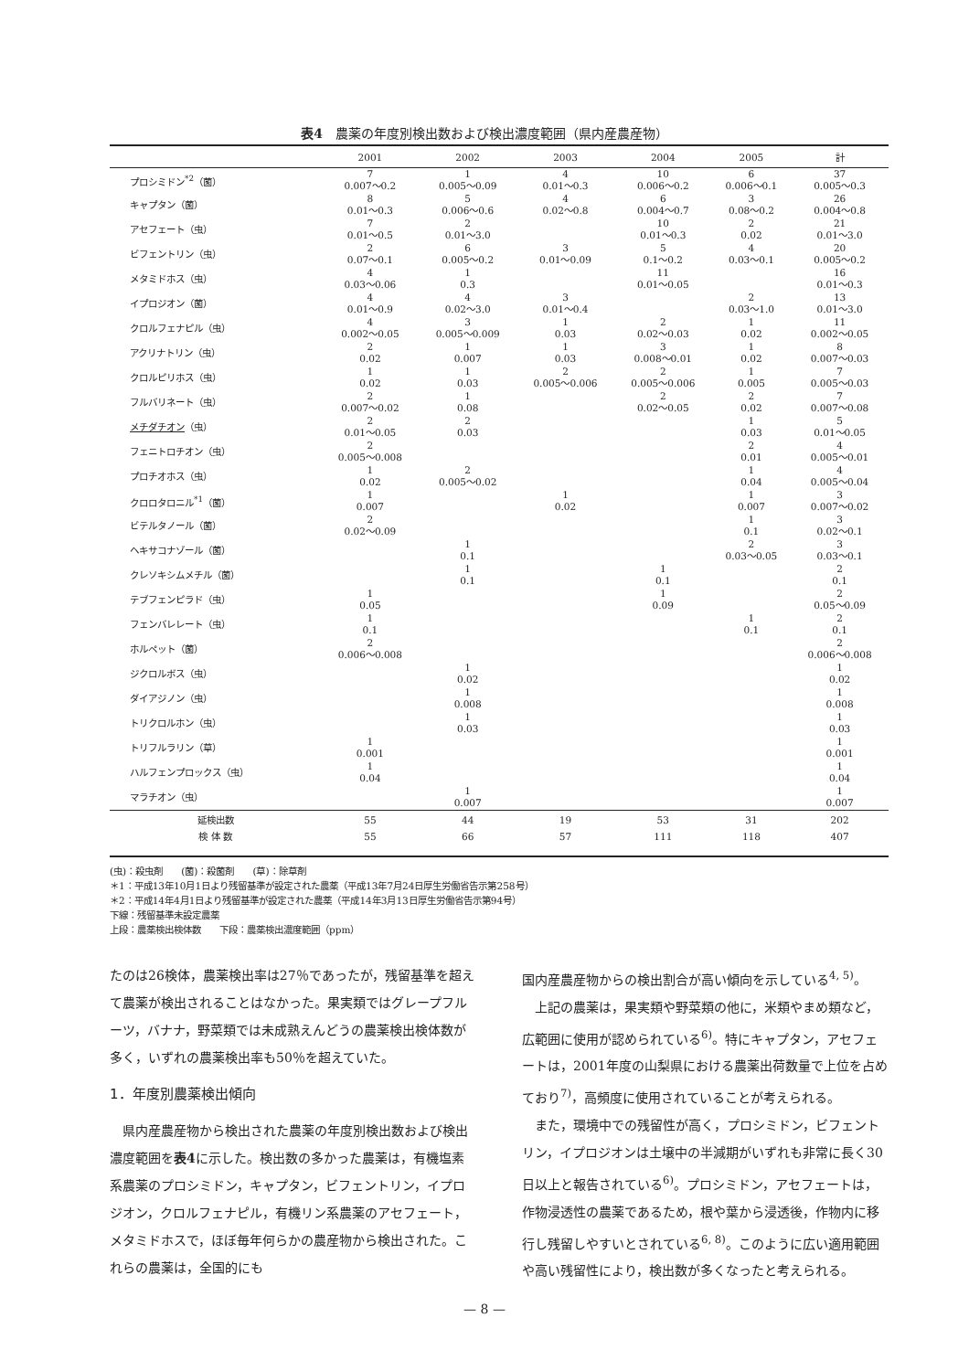表4　農薬の年度別検出数および検出濃度範囲（県内産農産物）
| | 2001 | 2002 | 2003 | 2004 | 2005 | 計 |
| --- | --- | --- | --- | --- | --- | --- |
| プロシミドン<sup>*2</sup>（菌） | 7 0.007～0.2 | 1 0.005～0.09 | 4 0.01～0.3 | 10 0.006～0.2 | 6 0.006～0.1 | 37 0.005～0.3 |
| キャプタン（菌） | 8 0.01～0.3 | 5 0.006～0.6 | 4 0.02～0.8 | 6 0.004～0.7 | 3 0.08～0.2 | 26 0.004～0.8 |
| アセフェート（虫） | 7 0.01～0.5 | 2 0.01～3.0 | | 10 0.01～0.3 | 2 0.02 | 21 0.01～3.0 |
| ビフェントリン（虫） | 2 0.07～0.1 | 6 0.005～0.2 | 3 0.01～0.09 | 5 0.1～0.2 | 4 0.03～0.1 | 20 0.005～0.2 |
| メタミドホス（虫） | 4 0.03～0.06 | 1 0.3 | | 11 0.01～0.05 | | 16 0.01～0.3 |
| イプロジオン（菌） | 4 0.01～0.9 | 4 0.02～3.0 | 3 0.01～0.4 | | 2 0.03～1.0 | 13 0.01～3.0 |
| クロルフェナピル（虫） | 4 0.002～0.05 | 3 0.005～0.009 | 1 0.03 | 2 0.02～0.03 | 1 0.02 | 11 0.002～0.05 |
| アクリナトリン（虫） | 2 0.02 | 1 0.007 | 1 0.03 | 3 0.008～0.01 | 1 0.02 | 8 0.007～0.03 |
| クロルピリホス（虫） | 1 0.02 | 1 0.03 | 2 0.005～0.006 | 2 0.005～0.006 | 1 0.005 | 7 0.005～0.03 |
| フルバリネート（虫） | 2 0.007～0.02 | 1 0.08 | | 2 0.02～0.05 | 2 0.02 | 7 0.007～0.08 |
| メチダチオン （虫） | 2 0.01～0.05 | 2 0.03 | | | 1 0.03 | 5 0.01～0.05 |
| フェニトロチオン（虫） | 2 0.005～0.008 | | | | 2 0.01 | 4 0.005～0.01 |
| プロチオホス（虫） | 1 0.02 | 2 0.005～0.02 | | | 1 0.04 | 4 0.005～0.04 |
| クロロタロニル<sup>*1</sup>（菌） | 1 0.007 | | 1 0.02 | | 1 0.007 | 3 0.007～0.02 |
| ビテルタノール（菌） | 2 0.02～0.09 | | | | 1 0.1 | 3 0.02～0.1 |
| ヘキサコナゾール（菌） | | 1 0.1 | | | 2 0.03～0.05 | 3 0.03～0.1 |
| クレソキシムメチル（菌） | | 1 0.1 | | 1 0.1 | | 2 0.1 |
| テブフェンピラド（虫） | 1 0.05 | | | 1 0.09 | | 2 0.05～0.09 |
| フェンバレレート（虫） | 1 0.1 | | | | 1 0.1 | 2 0.1 |
| ホルペット（菌） | 2 0.006～0.008 | | | | | 2 0.006～0.008 |
| ジクロルボス（虫） | | 1 0.02 | | | | 1 0.02 |
| ダイアジノン（虫） | | 1 0.008 | | | | 1 0.008 |
| トリクロルホン（虫） | | 1 0.03 | | | | 1 0.03 |
| トリフルラリン（草） | 1 0.001 | | | | | 1 0.001 |
| ハルフェンプロックス（虫） | 1 0.04 | | | | | 1 0.04 |
| マラチオン（虫） | | 1 0.007 | | | | 1 0.007 |
| 延検出数 | 55 | 44 | 19 | 53 | 31 | 202 |
| 検 体 数 | 55 | 66 | 57 | 111 | 118 | 407 |
(虫)：殺虫剤　　(菌)：殺菌剤　　(草)：除草剤
＊1：平成13年10月1日より残留基準が設定された農薬（平成13年7月24日厚生労働省告示第258号）
＊2：平成14年4月1日より残留基準が設定された農薬（平成14年3月13日厚生労働省告示第94号）
下線：残留基準未設定農薬
上段：農薬検出検体数　　下段：農薬検出濃度範囲（ppm）
たのは26検体，農薬検出率は27％であったが，残留基準を超えて農薬が検出されることはなかった。果実類ではグレープフルーツ，バナナ，野菜類では未成熟えんどうの農薬検出検体数が多く，いずれの農薬検出率も50％を超えていた。
1．年度別農薬検出傾向
　県内産農産物から検出された農薬の年度別検出数および検出濃度範囲を表4に示した。検出数の多かった農薬は，有機塩素系農薬のプロシミドン，キャプタン，ビフェントリン，イプロジオン，クロルフェナピル，有機リン系農薬のアセフェート，メタミドホスで，ほぼ毎年何らかの農産物から検出された。これらの農薬は，全国的にも
国内産農産物からの検出割合が高い傾向を示している<sup>4, 5)</sup>。
　上記の農薬は，果実類や野菜類の他に，米類やまめ類など，広範囲に使用が認められている<sup>6)</sup>。特にキャプタン，アセフェートは，2001年度の山梨県における農薬出荷数量で上位を占めており<sup>7)</sup>，高頻度に使用されていることが考えられる。
　また，環境中での残留性が高く，プロシミドン，ビフェントリン，イプロジオンは土壌中の半減期がいずれも非常に長く30日以上と報告されている<sup>6)</sup>。プロシミドン，アセフェートは，作物浸透性の農薬であるため，根や葉から浸透後，作物内に移行し残留しやすいとされている<sup>6, 8)</sup>。このように広い適用範囲や高い残留性により，検出数が多くなったと考えられる。
— 8 —